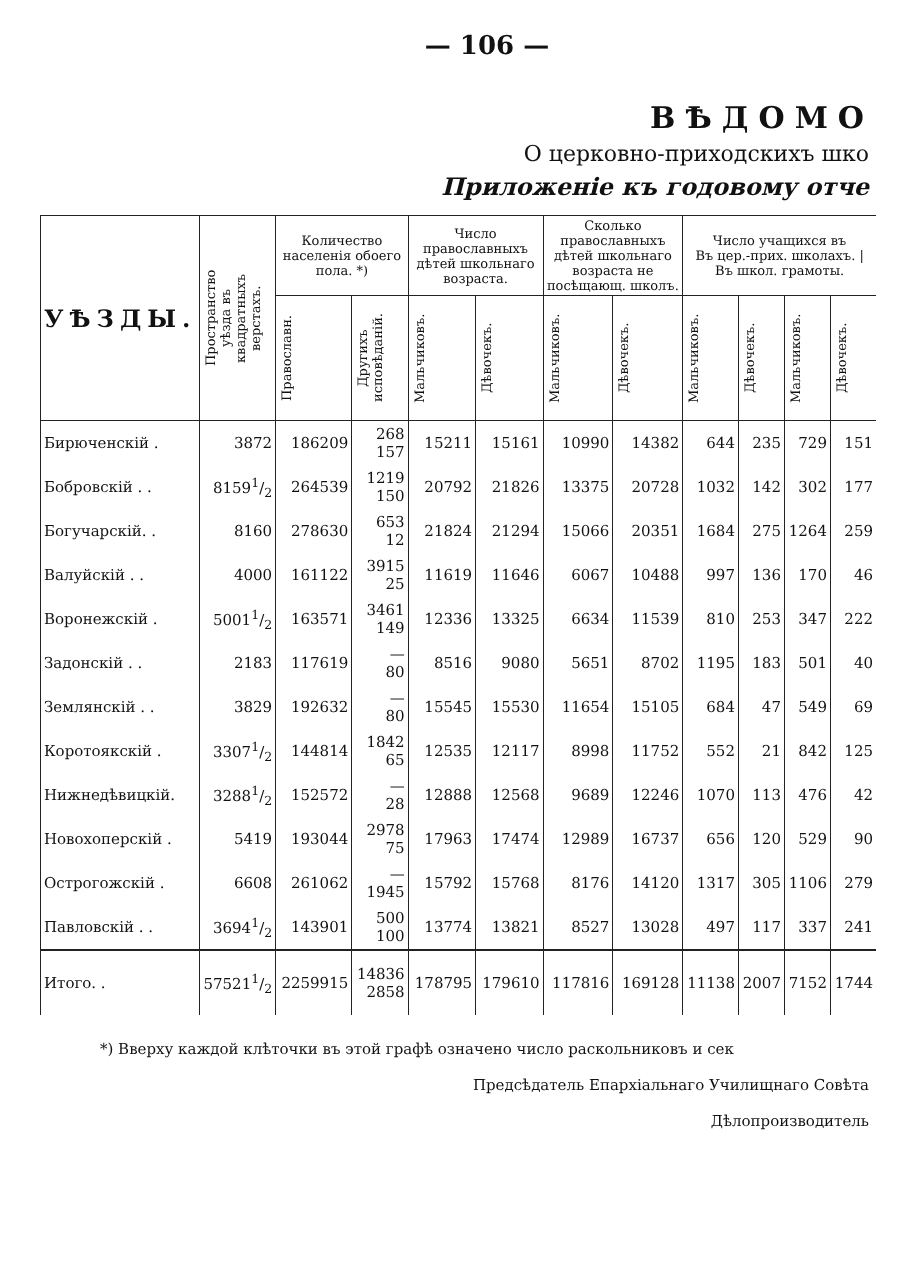— 106 —
ВѢДОМО
О церковно-приходскихъ шко
Приложеніе къ годовому отче
| УѢЗДЫ. | Пространство уѣзда въ квадратныхъ верстахъ. | Количество населенія обоего пола. *) | | Число православныхъ дѣтей школьнаго возраста. | | Сколько православныхъ дѣтей школьнаго возраста не посѣщающ. школъ. | | Число учащихся въ Въ цер.-прих. школахъ. / Въ школ. грамоты. | | | |
| --- | --- | --- | --- | --- | --- | --- | --- | --- | --- | --- | --- |
| | | Православн. | Другихъ исповѣданій. | Мальчиковъ. | Дѣвочекъ. | Мальчиковъ. | Дѣвочекъ. | Мальчиковъ. | Дѣвочекъ. | Мальчиковъ. | Дѣвочекъ. |
| Бирюченскій . | 3872 | 186209 | 268 157 | 15211 | 15161 | 10990 | 14382 | 644 | 235 | 729 | 151 |
| Бобровскій . . | 81591/2 | 264539 | 1219 150 | 20792 | 21826 | 13375 | 20728 | 1032 | 142 | 302 | 177 |
| Богучарскій. . | 8160 | 278630 | 653 12 | 21824 | 21294 | 15066 | 20351 | 1684 | 275 | 1264 | 259 |
| Валуйскій . . | 4000 | 161122 | 3915 25 | 11619 | 11646 | 6067 | 10488 | 997 | 136 | 170 | 46 |
| Воронежскій . | 50011/2 | 163571 | 3461 149 | 12336 | 13325 | 6634 | 11539 | 810 | 253 | 347 | 222 |
| Задонскій . . | 2183 | 117619 | — 80 | 8516 | 9080 | 5651 | 8702 | 1195 | 183 | 501 | 40 |
| Землянскій . . | 3829 | 192632 | — 80 | 15545 | 15530 | 11654 | 15105 | 684 | 47 | 549 | 69 |
| Коротоякскій . | 33071/2 | 144814 | 1842 65 | 12535 | 12117 | 8998 | 11752 | 552 | 21 | 842 | 125 |
| Нижнедѣвицкій. | 32881/2 | 152572 | — 28 | 12888 | 12568 | 9689 | 12246 | 1070 | 113 | 476 | 42 |
| Новохоперскій . | 5419 | 193044 | 2978 75 | 17963 | 17474 | 12989 | 16737 | 656 | 120 | 529 | 90 |
| Острогожскій . | 6608 | 261062 | — 1945 | 15792 | 15768 | 8176 | 14120 | 1317 | 305 | 1106 | 279 |
| Павловскій . . | 36941/2 | 143901 | 500 100 | 13774 | 13821 | 8527 | 13028 | 497 | 117 | 337 | 241 |
| Итого. . | 575211/2 | 2259915 | 14836 2858 | 178795 | 179610 | 117816 | 169128 | 11138 | 2007 | 7152 | 1744 |
*) Вверху каждой клѣточки въ этой графѣ означено число раскольниковъ и сек
Предсѣдатель Епархіальнаго Училищнаго Совѣта
Дѣлопроизводитель